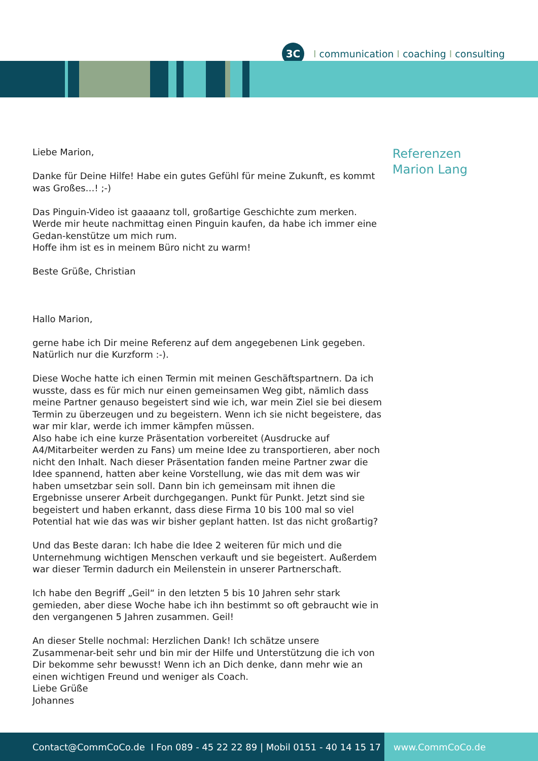3C
Icommunication I coaching I consulting
Liebe Marion,
Danke für Deine Hilfe! Habe ein gutes Gefühl für meine Zukunft, es kommt was Großes…! ;-)
Das Pinguin-Video ist gaaaanz toll, großartige Geschichte zum merken. Werde mir heute nachmittag einen Pinguin kaufen, da habe ich immer eine Gedan-kenstütze um mich rum.
Hoffe ihm ist es in meinem Büro nicht zu warm!
Beste Grüße, Christian
Hallo Marion,
gerne habe ich Dir meine Referenz auf dem angegebenen Link gegeben.
Natürlich nur die Kurzform :-).
Diese Woche hatte ich einen Termin mit meinen Geschäftspartnern. Da ich wusste, dass es für mich nur einen gemeinsamen Weg gibt, nämlich dass meine Partner genauso begeistert sind wie ich, war mein Ziel sie bei diesem Termin zu überzeugen und zu begeistern. Wenn ich sie nicht begeistere, das war mir klar, werde ich immer kämpfen müssen.
Also habe ich eine kurze Präsentation vorbereitet (Ausdrucke auf A4/Mitarbeiter werden zu Fans) um meine Idee zu transportieren, aber noch nicht den Inhalt. Nach dieser Präsentation fanden meine Partner zwar die Idee spannend, hatten aber keine Vorstellung, wie das mit dem was wir haben umsetzbar sein soll. Dann bin ich gemeinsam mit ihnen die Ergebnisse unserer Arbeit durchgegangen. Punkt für Punkt. Jetzt sind sie begeistert und haben erkannt, dass diese Firma 10 bis 100 mal so viel Potential hat wie das was wir bisher geplant hatten. Ist das nicht großartig?
Und das Beste daran: Ich habe die Idee 2 weiteren für mich und die Unternehmung wichtigen Menschen verkauft und sie begeistert. Außerdem war dieser Termin dadurch ein Meilenstein in unserer Partnerschaft.
Ich habe den Begriff „Geil“ in den letzten 5 bis 10 Jahren sehr stark gemieden, aber diese Woche habe ich ihn bestimmt so oft gebraucht wie in den vergangenen 5 Jahren zusammen. Geil!
An dieser Stelle nochmal: Herzlichen Dank! Ich schätze unsere Zusammenar-beit sehr und bin mir der Hilfe und Unterstützung die ich von Dir bekomme sehr bewusst! Wenn ich an Dich denke, dann mehr wie an einen wichtigen Freund und weniger als Coach.
Liebe Grüße
Johannes
Referenzen
Marion Lang
Contact@CommCoCo.de I Fon 089 - 45 22 22 89 | Mobil 0151 - 40 14 15 17
www.CommCoCo.de